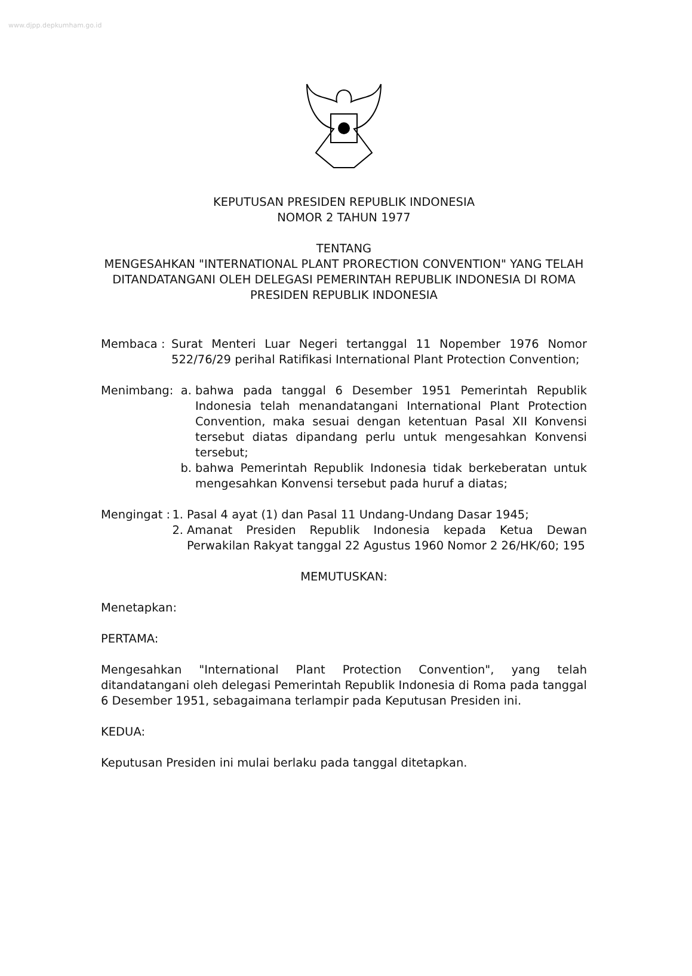www.djpp.depkumham.go.id
KEPUTUSAN PRESIDEN REPUBLIK INDONESIA
NOMOR 2 TAHUN 1977
TENTANG
MENGESAHKAN "INTERNATIONAL PLANT PRORECTION CONVENTION" YANG TELAH DITANDATANGANI OLEH DELEGASI PEMERINTAH REPUBLIK INDONESIA DI ROMA
PRESIDEN REPUBLIK INDONESIA
Membaca : Surat Menteri Luar Negeri tertanggal 11 Nopember 1976 Nomor 522/76/29 perihal Ratifikasi International Plant Protection Convention;
Menimbang: a. bahwa pada tanggal 6 Desember 1951 Pemerintah Republik Indonesia telah menandatangani International Plant Protection Convention, maka sesuai dengan ketentuan Pasal XII Konvensi tersebut diatas dipandang perlu untuk mengesahkan Konvensi tersebut;
b. bahwa Pemerintah Republik Indonesia tidak berkeberatan untuk mengesahkan Konvensi tersebut pada huruf a diatas;
Mengingat : 1. Pasal 4 ayat (1) dan Pasal 11 Undang-Undang Dasar 1945;
2. Amanat Presiden Republik Indonesia kepada Ketua Dewan Perwakilan Rakyat tanggal 22 Agustus 1960 Nomor 2 26/HK/60; 195
MEMUTUSKAN:
Menetapkan:
PERTAMA:
Mengesahkan "International Plant Protection Convention", yang telah ditandatangani oleh delegasi Pemerintah Republik Indonesia di Roma pada tanggal 6 Desember 1951, sebagaimana terlampir pada Keputusan Presiden ini.
KEDUA:
Keputusan Presiden ini mulai berlaku pada tanggal ditetapkan.